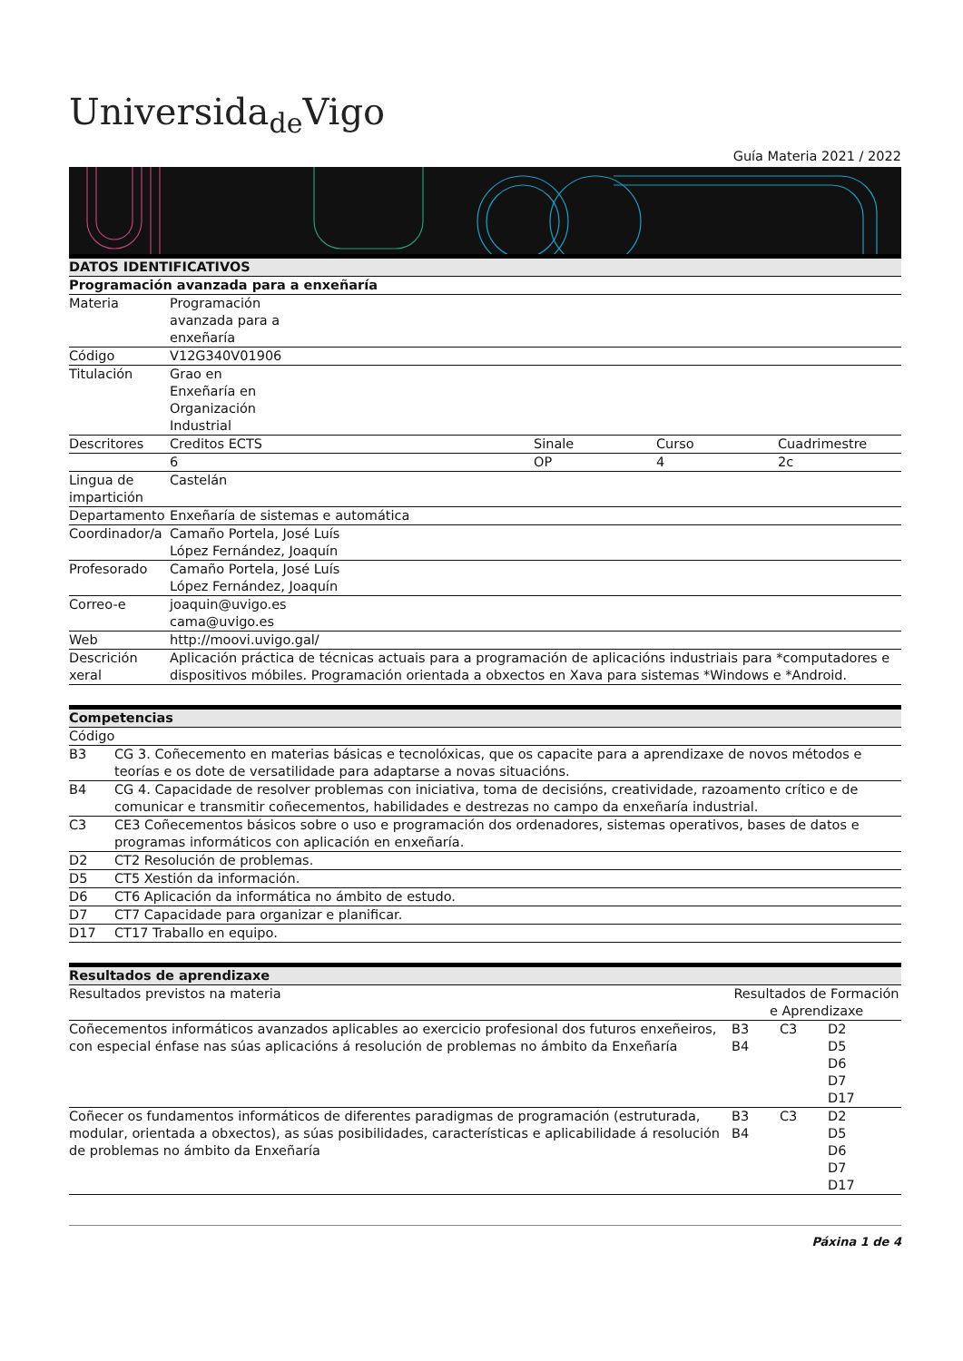Universida<sub>de</sub>Vigo
Guía Materia 2021 / 2022
| DATOS IDENTIFICATIVOS | | | | |
| Programación avanzada para a enxeñaría | | | | |
| Materia | Programación avanzada para a enxeñaría | | | |
| Código | V12G340V01906 | | | |
| Titulación | Grao en Enxeñaría en Organización Industrial | | | |
| Descritores | Creditos ECTS | Sinale | Curso | Cuadrimestre |
| | 6 | OP | 4 | 2c |
| Lingua de impartición | Castelán | | | |
| Departamento | Enxeñaría de sistemas e automática | | | |
| Coordinador/a | Camaño Portela, José Luís López Fernández, Joaquín | | | |
| Profesorado | Camaño Portela, José Luís López Fernández, Joaquín | | | |
| Correo-e | joaquin@uvigo.es cama@uvigo.es | | | |
| Web | http://moovi.uvigo.gal/ | | | |
| Descrición xeral | Aplicación práctica de técnicas actuais para a programación de aplicacións industriais para *computadores e dispositivos móbiles. Programación orientada a obxectos en Xava para sistemas *Windows e *Android. | | | |
| Competencias | |
| Código | |
| B3 | CG 3. Coñecemento en materias básicas e tecnolóxicas, que os capacite para a aprendizaxe de novos métodos e teorías e os dote de versatilidade para adaptarse a novas situacións. |
| B4 | CG 4. Capacidade de resolver problemas con iniciativa, toma de decisións, creatividade, razoamento crítico e de comunicar e transmitir coñecementos, habilidades e destrezas no campo da enxeñaría industrial. |
| C3 | CE3 Coñecementos básicos sobre o uso e programación dos ordenadores, sistemas operativos, bases de datos e programas informáticos con aplicación en enxeñaría. |
| D2 | CT2 Resolución de problemas. |
| D5 | CT5 Xestión da información. |
| D6 | CT6 Aplicación da informática no ámbito de estudo. |
| D7 | CT7 Capacidade para organizar e planificar. |
| D17 | CT17 Traballo en equipo. |
| Resultados de aprendizaxe | | | |
| Resultados previstos na materia | Resultados de Formación e Aprendizaxe | | |
| Coñecementos informáticos avanzados aplicables ao exercicio profesional dos futuros enxeñeiros, con especial énfase nas súas aplicacións á resolución de problemas no ámbito da Enxeñaría | B3 B4 | C3 | D2 D5 D6 D7 D17 |
| Coñecer os fundamentos informáticos de diferentes paradigmas de programación (estruturada, modular, orientada a obxectos), as súas posibilidades, características e aplicabilidade á resolución de problemas no ámbito da Enxeñaría | B3 B4 | C3 | D2 D5 D6 D7 D17 |
Páxina 1 de 4